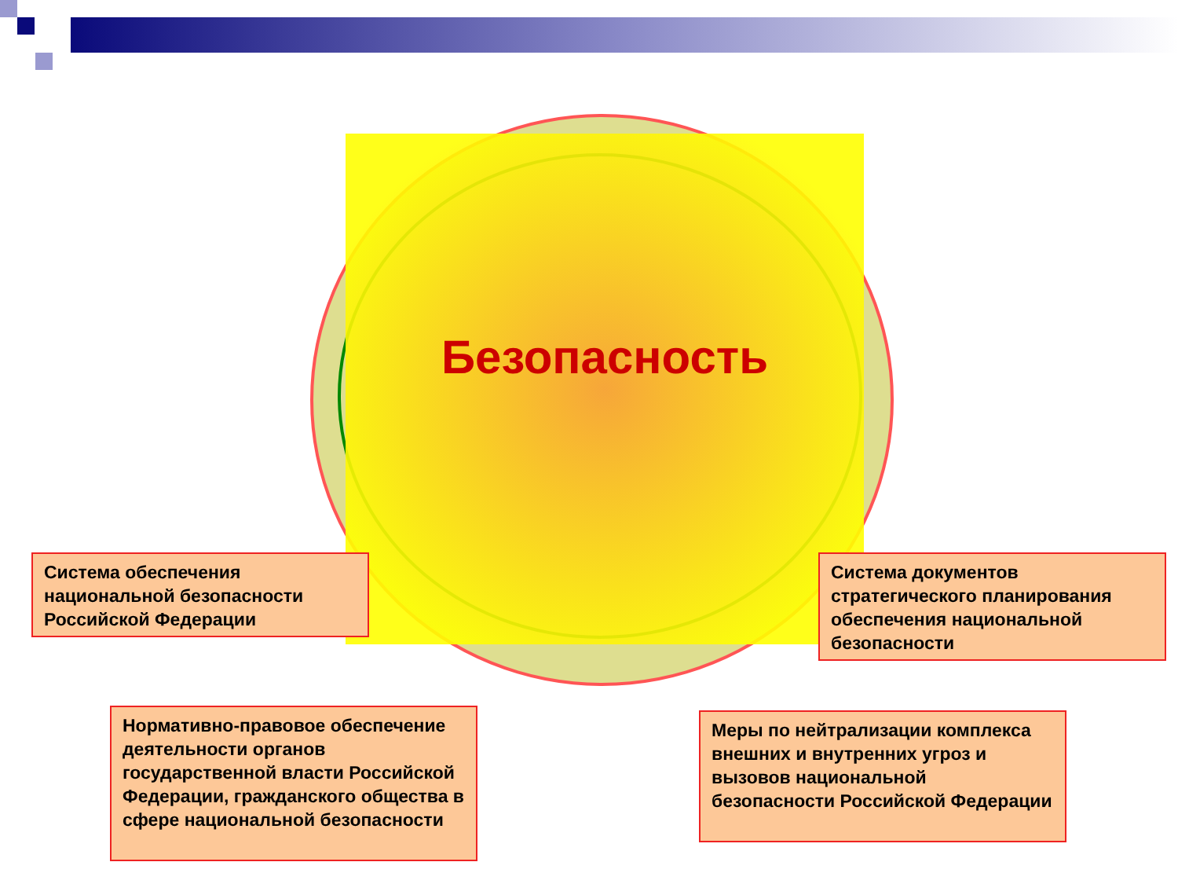Безопасность
Система обеспечения национальной безопасности Российской Федерации
Система документов стратегического планирования обеспечения национальной безопасности
Нормативно-правовое обеспечение деятельности органов государственной власти Российской Федерации, гражданского общества в сфере национальной безопасности
Меры по нейтрализации комплекса внешних и внутренних угроз и вызовов национальной безопасности Российской Федерации